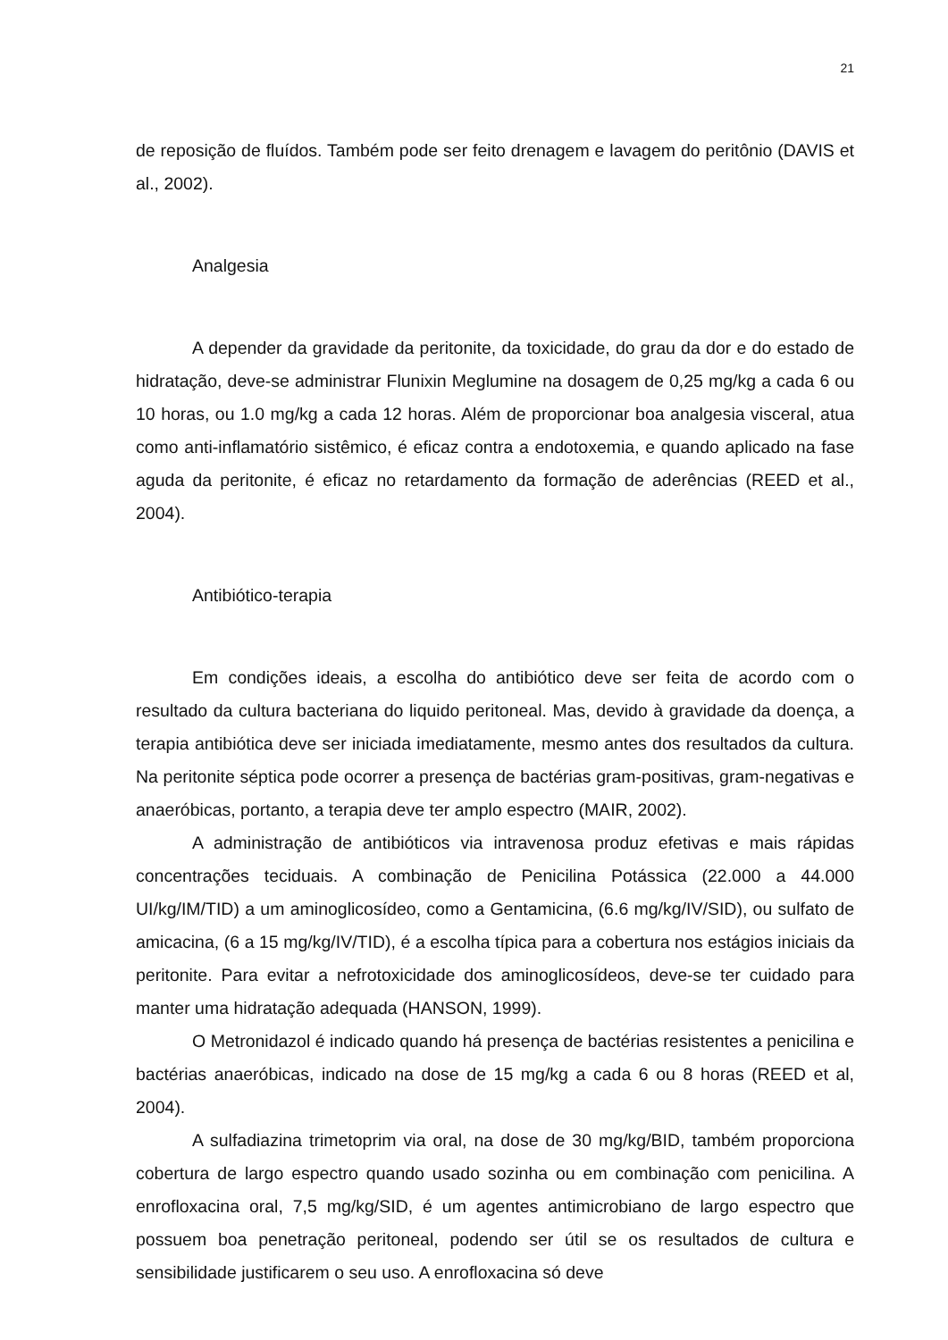21
de reposição de fluídos. Também pode ser feito drenagem e lavagem do peritônio (DAVIS et al., 2002).
Analgesia
A depender da gravidade da peritonite, da toxicidade, do grau da dor e do estado de hidratação, deve-se administrar Flunixin Meglumine na dosagem de 0,25 mg/kg a cada 6 ou 10 horas, ou 1.0 mg/kg a cada 12 horas. Além de proporcionar boa analgesia visceral, atua como anti-inflamatório sistêmico, é eficaz contra a endotoxemia, e quando aplicado na fase aguda da peritonite, é eficaz no retardamento da formação de aderências (REED et al., 2004).
Antibiótico-terapia
Em condições ideais, a escolha do antibiótico deve ser feita de acordo com o resultado da cultura bacteriana do liquido peritoneal. Mas, devido à gravidade da doença, a terapia antibiótica deve ser iniciada imediatamente, mesmo antes dos resultados da cultura. Na peritonite séptica pode ocorrer a presença de bactérias gram-positivas, gram-negativas e anaeróbicas, portanto, a terapia deve ter amplo espectro (MAIR, 2002).
A administração de antibióticos via intravenosa produz efetivas e mais rápidas concentrações teciduais. A combinação de Penicilina Potássica (22.000 a 44.000 UI/kg/IM/TID) a um aminoglicosídeo, como a Gentamicina, (6.6 mg/kg/IV/SID), ou sulfato de amicacina, (6 a 15 mg/kg/IV/TID), é a escolha típica para a cobertura nos estágios iniciais da peritonite. Para evitar a nefrotoxicidade dos aminoglicosídeos, deve-se ter cuidado para manter uma hidratação adequada (HANSON, 1999).
O Metronidazol é indicado quando há presença de bactérias resistentes a penicilina e bactérias anaeróbicas, indicado na dose de 15 mg/kg a cada 6 ou 8 horas (REED et al, 2004).
A sulfadiazina trimetoprim via oral, na dose de 30 mg/kg/BID, também proporciona cobertura de largo espectro quando usado sozinha ou em combinação com penicilina. A enrofloxacina oral, 7,5 mg/kg/SID, é um agentes antimicrobiano de largo espectro que possuem boa penetração peritoneal, podendo ser útil se os resultados de cultura e sensibilidade justificarem o seu uso. A enrofloxacina só deve